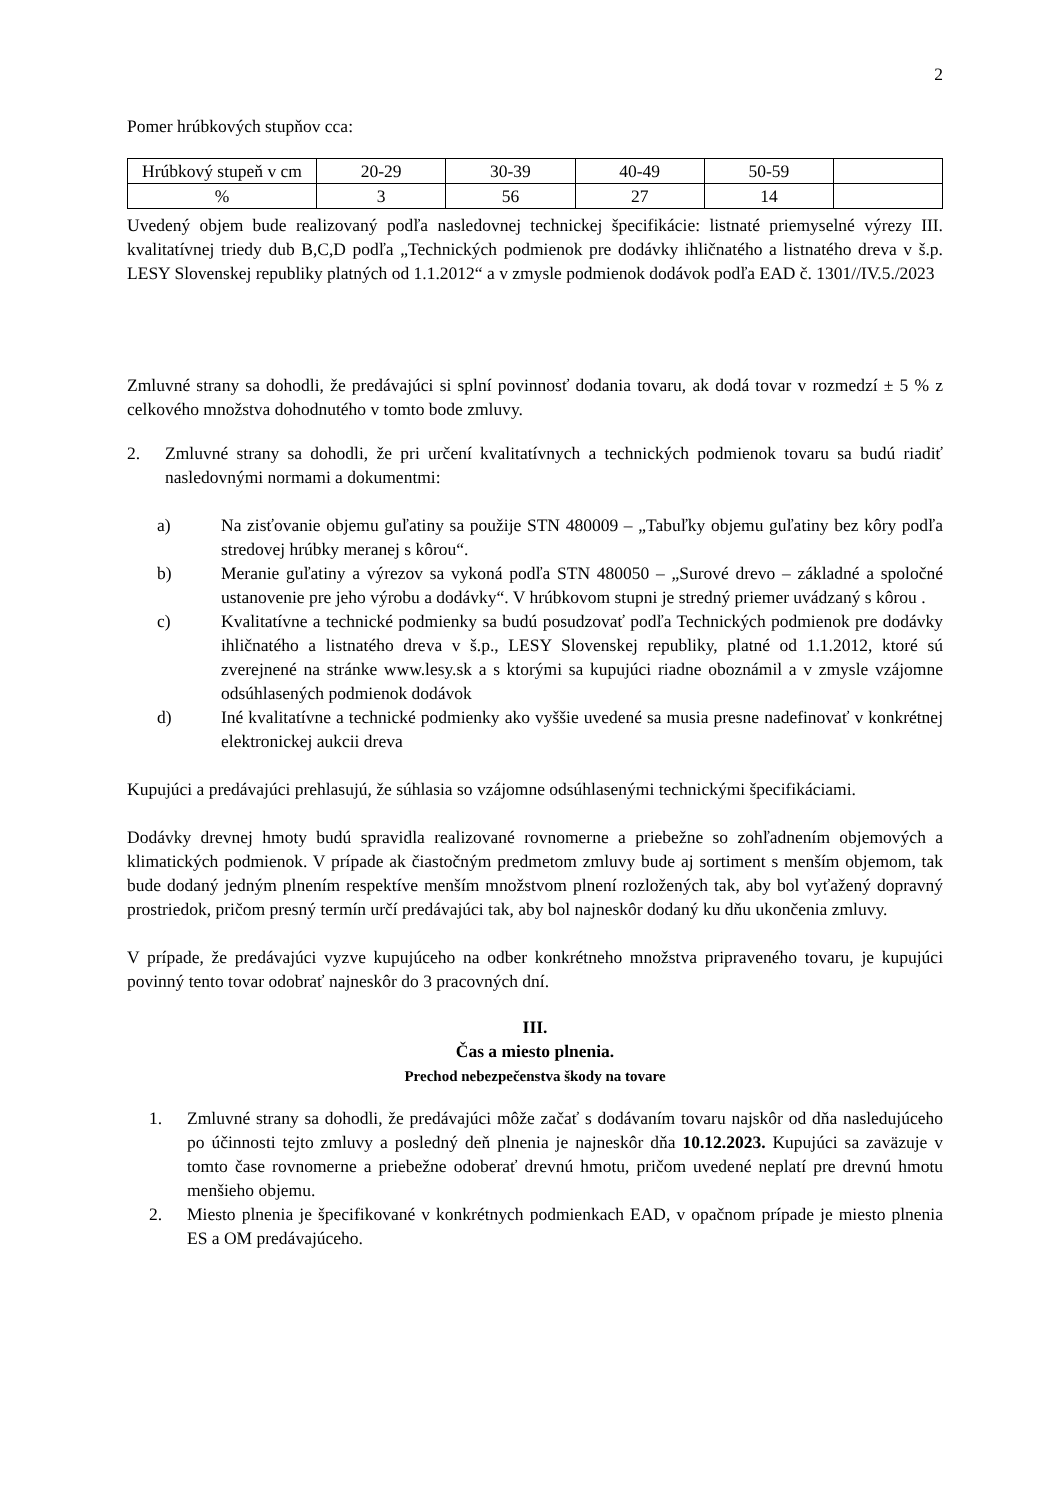2
Pomer hrúbkových stupňov cca:
| Hrúbkový stupeň v cm | 20-29 | 30-39 | 40-49 | 50-59 | |
| % | 3 | 56 | 27 | 14 | |
Uvedený objem bude realizovaný podľa nasledovnej technickej špecifikácie: listnaté priemyselné výrezy III. kvalitatívnej triedy dub B,C,D podľa „Technických podmienok pre dodávky ihličnatého a listnatého dreva v š.p. LESY Slovenskej republiky platných od 1.1.2012“ a v zmysle podmienok dodávok podľa EAD č. 1301//IV.5./2023
Zmluvné strany sa dohodli, že predávajúci si splní povinnosť dodania tovaru, ak dodá tovar v rozmedzí ± 5 % z celkového množstva dohodnutého v tomto bode zmluvy.
2. Zmluvné strany sa dohodli, že pri určení kvalitatívnych a technických podmienok tovaru sa budú riadiť nasledovnými normami a dokumentmi:
a) Na zisťovanie objemu guľatiny sa použije STN 480009 – „Tabuľky objemu guľatiny bez kôry podľa stredovej hrúbky meranej s kôrou“.
b) Meranie guľatiny a výrezov sa vykoná podľa STN 480050 – „Surové drevo – základné a spoločné ustanovenie pre jeho výrobu a dodávky“. V hrúbkovom stupni je stredný priemer uvádzaný s kôrou .
c) Kvalitatívne a technické podmienky sa budú posudzovať podľa Technických podmienok pre dodávky ihličnatého a listnatého dreva v š.p., LESY Slovenskej republiky, platné od 1.1.2012, ktoré sú zverejnené na stránke www.lesy.sk a s ktorými sa kupujúci riadne oboznámil a v zmysle vzájomne odsúhlasených podmienok dodávok
d) Iné kvalitatívne a technické podmienky ako vyššie uvedené sa musia presne nadefinovať v konkrétnej elektronickej aukcii dreva
Kupujúci a predávajúci prehlasujú, že súhlasia so vzájomne odsúhlasenými technickými špecifikáciami.
Dodávky drevnej hmoty budú spravidla realizované rovnomerne a priebežne so zohľadnením objemových a klimatických podmienok. V prípade ak čiastočným predmetom zmluvy bude aj sortiment s menším objemom, tak bude dodaný jedným plnením respektíve menším množstvom plnení rozložených tak, aby bol vyťažený dopravný prostriedok, pričom presný termín určí predávajúci tak, aby bol najneskôr dodaný ku dňu ukončenia zmluvy.
V prípade, že predávajúci vyzve kupujúceho na odber konkrétneho množstva pripraveného tovaru, je kupujúci povinný tento tovar odobrať najneskôr do 3 pracovných dní.
III.
Čas a miesto plnenia.
Prechod nebezpečenstva škody na tovare
1. Zmluvné strany sa dohodli, že predávajúci môže začať s dodávaním tovaru najskôr od dňa nasledujúceho po účinnosti tejto zmluvy a posledný deň plnenia je najneskôr dňa 10.12.2023. Kupujúci sa zaväzuje v tomto čase rovnomerne a priebežne odoberať drevnú hmotu, pričom uvedené neplatí pre drevnú hmotu menšieho objemu.
2. Miesto plnenia je špecifikované v konkrétnych podmienkach EAD, v opačnom prípade je miesto plnenia ES a OM predávajúceho.